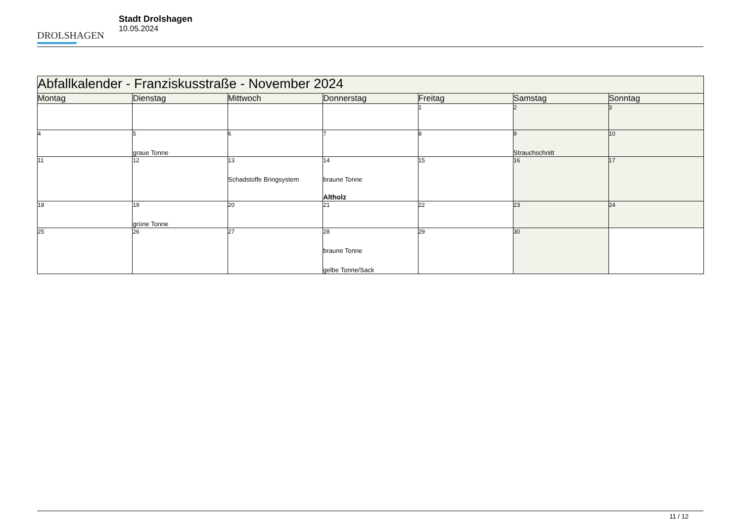DROLSHAGEN
Stadt Drolshagen
10.05.2024
| Abfallkalender - Franziskusstraße - November 2024 | | | | | | |
| --- | --- | --- | --- | --- | --- | --- |
| Montag | Dienstag | Mittwoch | Donnerstag | Freitag | Samstag | Sonntag |
| | | | | 1 | 2 | 3 |
| 4 | 5 graue Tonne | 6 | 7 | 8 | 9 Strauchschnitt | 10 |
| 11 | 12 | 13 Schadstoffe Bringsystem | 14 braune Tonne Altholz | 15 | 16 | 17 |
| 18 | 19 grüne Tonne | 20 | 21 | 22 | 23 | 24 |
| 25 | 26 | 27 | 28 braune Tonne gelbe Tonne/Sack | 29 | 30 | |
11 / 12